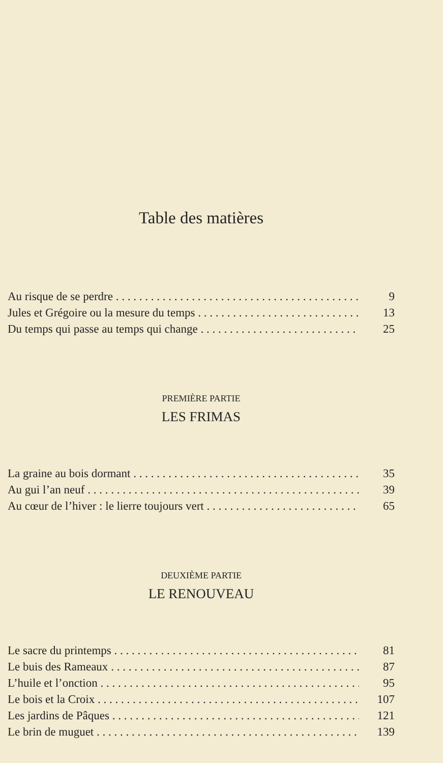Table des matières
Au risque de se perdre 9
Jules et Grégoire ou la mesure du temps 13
Du temps qui passe au temps qui change 25
PREMIÈRE PARTIE
LES FRIMAS
La graine au bois dormant 35
Au gui l’an neuf 39
Au cœur de l’hiver : le lierre toujours vert 65
DEUXIÈME PARTIE
LE RENOUVEAU
Le sacre du printemps 81
Le buis des Rameaux 87
L’huile et l’onction 95
Le bois et la Croix 107
Les jardins de Pâques 121
Le brin de muguet 139